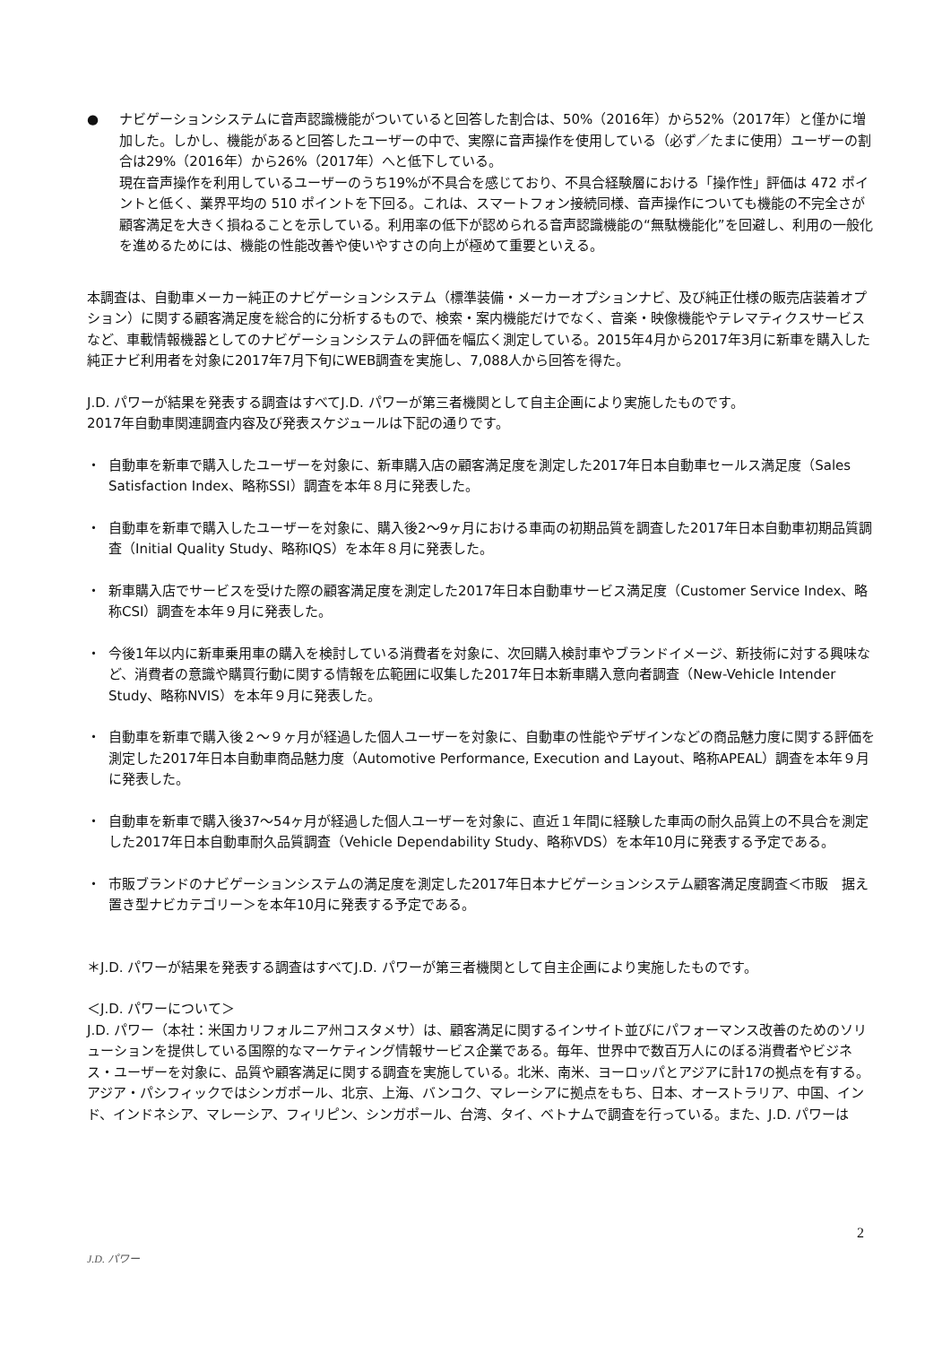● ナビゲーションシステムに音声認識機能がついていると回答した割合は、50%（2016年）から52%（2017年）と僅かに増加した。しかし、機能があると回答したユーザーの中で、実際に音声操作を使用している（必ず／たまに使用）ユーザーの割合は29%（2016年）から26%（2017年）へと低下している。
現在音声操作を利用しているユーザーのうち19%が不具合を感じており、不具合経験層における「操作性」評価は 472 ポイントと低く、業界平均の 510 ポイントを下回る。これは、スマートフォン接続同様、音声操作についても機能の不完全さが顧客満足を大きく損ねることを示している。利用率の低下が認められる音声認識機能の“無駄機能化”を回避し、利用の一般化を進めるためには、機能の性能改善や使いやすさの向上が極めて重要といえる。
本調査は、自動車メーカー純正のナビゲーションシステム（標準装備・メーカーオプションナビ、及び純正仕様の販売店装着オプション）に関する顧客満足度を総合的に分析するもので、検索・案内機能だけでなく、音楽・映像機能やテレマティクスサービスなど、車載情報機器としてのナビゲーションシステムの評価を幅広く測定している。2015年4月から2017年3月に新車を購入した純正ナビ利用者を対象に2017年7月下旬にWEB調査を実施し、7,088人から回答を得た。
J.D. パワーが結果を発表する調査はすべてJ.D. パワーが第三者機関として自主企画により実施したものです。
2017年自動車関連調査内容及び発表スケジュールは下記の通りです。
・ 自動車を新車で購入したユーザーを対象に、新車購入店の顧客満足度を測定した2017年日本自動車セールス満足度（Sales Satisfaction Index、略称SSI）調査を本年８月に発表した。
・ 自動車を新車で購入したユーザーを対象に、購入後2～9ヶ月における車両の初期品質を調査した2017年日本自動車初期品質調査（Initial Quality Study、略称IQS）を本年８月に発表した。
・ 新車購入店でサービスを受けた際の顧客満足度を測定した2017年日本自動車サービス満足度（Customer Service Index、略称CSI）調査を本年９月に発表した。
・ 今後1年以内に新車乗用車の購入を検討している消費者を対象に、次回購入検討車やブランドイメージ、新技術に対する興味など、消費者の意識や購買行動に関する情報を広範囲に収集した2017年日本新車購入意向者調査（New-Vehicle Intender Study、略称NVIS）を本年９月に発表した。
・ 自動車を新車で購入後２～９ヶ月が経過した個人ユーザーを対象に、自動車の性能やデザインなどの商品魅力度に関する評価を測定した2017年日本自動車商品魅力度（Automotive Performance, Execution and Layout、略称APEAL）調査を本年９月に発表した。
・ 自動車を新車で購入後37～54ヶ月が経過した個人ユーザーを対象に、直近１年間に経験した車両の耐久品質上の不具合を測定した2017年日本自動車耐久品質調査（Vehicle Dependability Study、略称VDS）を本年10月に発表する予定である。
・ 市販ブランドのナビゲーションシステムの満足度を測定した2017年日本ナビゲーションシステム顧客満足度調査＜市販　据え置き型ナビカテゴリー＞を本年10月に発表する予定である。
＊J.D. パワーが結果を発表する調査はすべてJ.D. パワーが第三者機関として自主企画により実施したものです。
＜J.D. パワーについて＞
J.D. パワー（本社：米国カリフォルニア州コスタメサ）は、顧客満足に関するインサイト並びにパフォーマンス改善のためのソリューションを提供している国際的なマーケティング情報サービス企業である。毎年、世界中で数百万人にのぼる消費者やビジネス・ユーザーを対象に、品質や顧客満足に関する調査を実施している。北米、南米、ヨーロッパとアジアに計17の拠点を有する。アジア・パシフィックではシンガポール、北京、上海、バンコク、マレーシアに拠点をもち、日本、オーストラリア、中国、インド、インドネシア、マレーシア、フィリピン、シンガポール、台湾、タイ、ベトナムで調査を行っている。また、J.D. パワーは
2
J.D. パワー